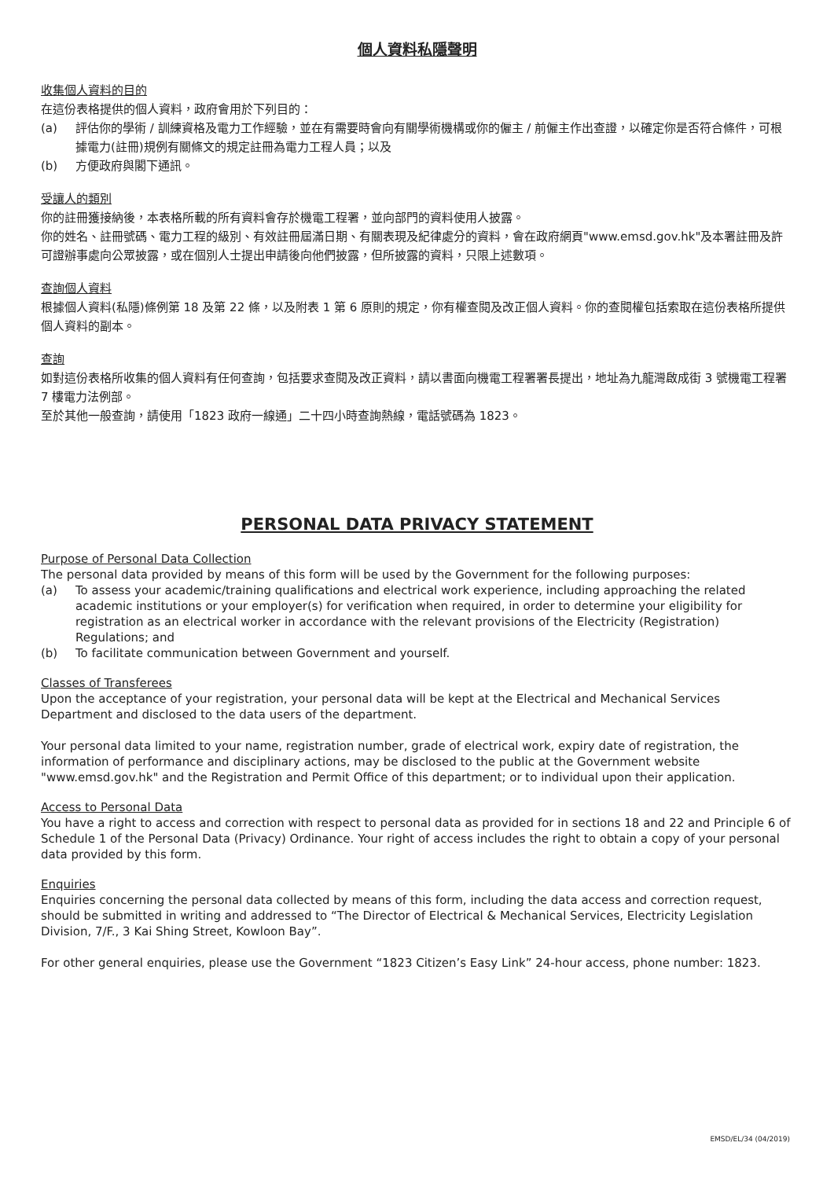個人資料私隱聲明
收集個人資料的目的
在這份表格提供的個人資料，政府會用於下列目的：
(a) 評估你的學術 / 訓練資格及電力工作經驗，並在有需要時會向有關學術機構或你的僱主 / 前僱主作出查證，以確定你是否符合條件，可根據電力(註冊)規例有關條文的規定註冊為電力工程人員；以及
(b) 方便政府與閣下通訊。
受讓人的類別
你的註冊獲接納後，本表格所載的所有資料會存於機電工程署，並向部門的資料使用人披露。
你的姓名、註冊號碼、電力工程的級別、有效註冊屆滿日期、有關表現及紀律處分的資料，會在政府網頁"www.emsd.gov.hk"及本署註冊及許可證辦事處向公眾披露，或在個別人士提出申請後向他們披露，但所披露的資料，只限上述數項。
查詢個人資料
根據個人資料(私隱)條例第 18 及第 22 條，以及附表 1 第 6 原則的規定，你有權查閱及改正個人資料。你的查閱權包括索取在這份表格所提供個人資料的副本。
查詢
如對這份表格所收集的個人資料有任何查詢，包括要求查閱及改正資料，請以書面向機電工程署署長提出，地址為九龍灣啟成街 3 號機電工程署 7 樓電力法例部。
至於其他一般查詢，請使用「1823 政府一線通」二十四小時查詢熱線，電話號碼為 1823。
PERSONAL DATA PRIVACY STATEMENT
Purpose of Personal Data Collection
The personal data provided by means of this form will be used by the Government for the following purposes:
(a) To assess your academic/training qualifications and electrical work experience, including approaching the related academic institutions or your employer(s) for verification when required, in order to determine your eligibility for registration as an electrical worker in accordance with the relevant provisions of the Electricity (Registration) Regulations; and
(b) To facilitate communication between Government and yourself.
Classes of Transferees
Upon the acceptance of your registration, your personal data will be kept at the Electrical and Mechanical Services Department and disclosed to the data users of the department.
Your personal data limited to your name, registration number, grade of electrical work, expiry date of registration, the information of performance and disciplinary actions, may be disclosed to the public at the Government website "www.emsd.gov.hk" and the Registration and Permit Office of this department; or to individual upon their application.
Access to Personal Data
You have a right to access and correction with respect to personal data as provided for in sections 18 and 22 and Principle 6 of Schedule 1 of the Personal Data (Privacy) Ordinance. Your right of access includes the right to obtain a copy of your personal data provided by this form.
Enquiries
Enquiries concerning the personal data collected by means of this form, including the data access and correction request, should be submitted in writing and addressed to “The Director of Electrical & Mechanical Services, Electricity Legislation Division, 7/F., 3 Kai Shing Street, Kowloon Bay”.
For other general enquiries, please use the Government “1823 Citizen’s Easy Link” 24-hour access, phone number: 1823.
EMSD/EL/34 (04/2019)